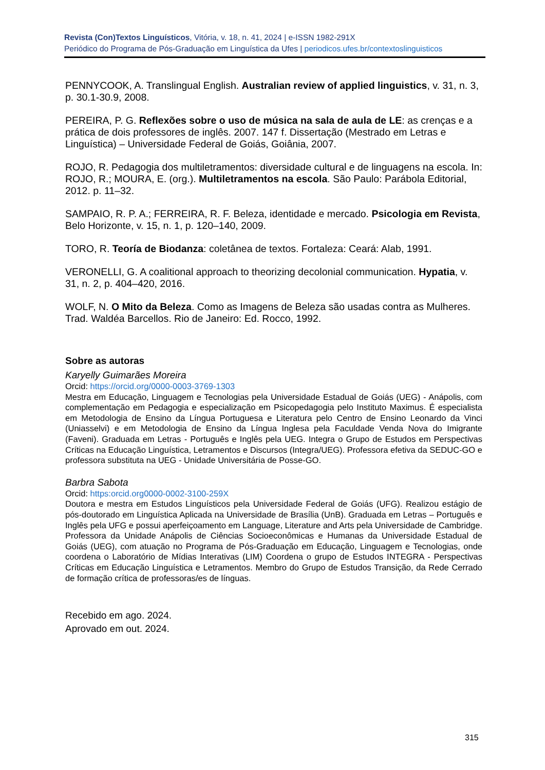Revista (Con)Textos Linguísticos, Vitória, v. 18, n. 41, 2024 | e-ISSN 1982-291X
Periódico do Programa de Pós-Graduação em Linguística da Ufes | periodicos.ufes.br/contextoslinguisticos
PENNYCOOK, A. Translingual English. Australian review of applied linguistics, v. 31, n. 3, p. 30.1-30.9, 2008.
PEREIRA, P. G. Reflexões sobre o uso de música na sala de aula de LE: as crenças e a prática de dois professores de inglês. 2007. 147 f. Dissertação (Mestrado em Letras e Linguística) – Universidade Federal de Goiás, Goiânia, 2007.
ROJO, R. Pedagogia dos multiletramentos: diversidade cultural e de linguagens na escola. In: ROJO, R.; MOURA, E. (org.). Multiletramentos na escola. São Paulo: Parábola Editorial, 2012. p. 11–32.
SAMPAIO, R. P. A.; FERREIRA, R. F. Beleza, identidade e mercado. Psicologia em Revista, Belo Horizonte, v. 15, n. 1, p. 120–140, 2009.
TORO, R. Teoría de Biodanza: coletânea de textos. Fortaleza: Ceará: Alab, 1991.
VERONELLI, G. A coalitional approach to theorizing decolonial communication. Hypatia, v. 31, n. 2, p. 404–420, 2016.
WOLF, N. O Mito da Beleza. Como as Imagens de Beleza são usadas contra as Mulheres. Trad. Waldéa Barcellos. Rio de Janeiro: Ed. Rocco, 1992.
Sobre as autoras
Karyelly Guimarães Moreira
Orcid: https://orcid.org/0000-0003-3769-1303
Mestra em Educação, Linguagem e Tecnologias pela Universidade Estadual de Goiás (UEG) - Anápolis, com complementação em Pedagogia e especialização em Psicopedagogia pelo Instituto Maximus. É especialista em Metodologia de Ensino da Língua Portuguesa e Literatura pelo Centro de Ensino Leonardo da Vinci (Uniasselvi) e em Metodologia de Ensino da Língua Inglesa pela Faculdade Venda Nova do Imigrante (Faveni). Graduada em Letras - Português e Inglês pela UEG. Integra o Grupo de Estudos em Perspectivas Críticas na Educação Linguística, Letramentos e Discursos (Integra/UEG). Professora efetiva da SEDUC-GO e professora substituta na UEG - Unidade Universitária de Posse-GO.
Barbra Sabota
Orcid: https:orcid.org0000-0002-3100-259X
Doutora e mestra em Estudos Linguísticos pela Universidade Federal de Goiás (UFG). Realizou estágio de pós-doutorado em Linguística Aplicada na Universidade de Brasília (UnB). Graduada em Letras – Português e Inglês pela UFG e possui aperfeiçoamento em Language, Literature and Arts pela Universidade de Cambridge. Professora da Unidade Anápolis de Ciências Socioeconômicas e Humanas da Universidade Estadual de Goiás (UEG), com atuação no Programa de Pós-Graduação em Educação, Linguagem e Tecnologias, onde coordena o Laboratório de Mídias Interativas (LIM) Coordena o grupo de Estudos INTEGRA - Perspectivas Críticas em Educação Linguística e Letramentos. Membro do Grupo de Estudos Transição, da Rede Cerrado de formação crítica de professoras/es de línguas.
Recebido em ago. 2024.
Aprovado em out. 2024.
315